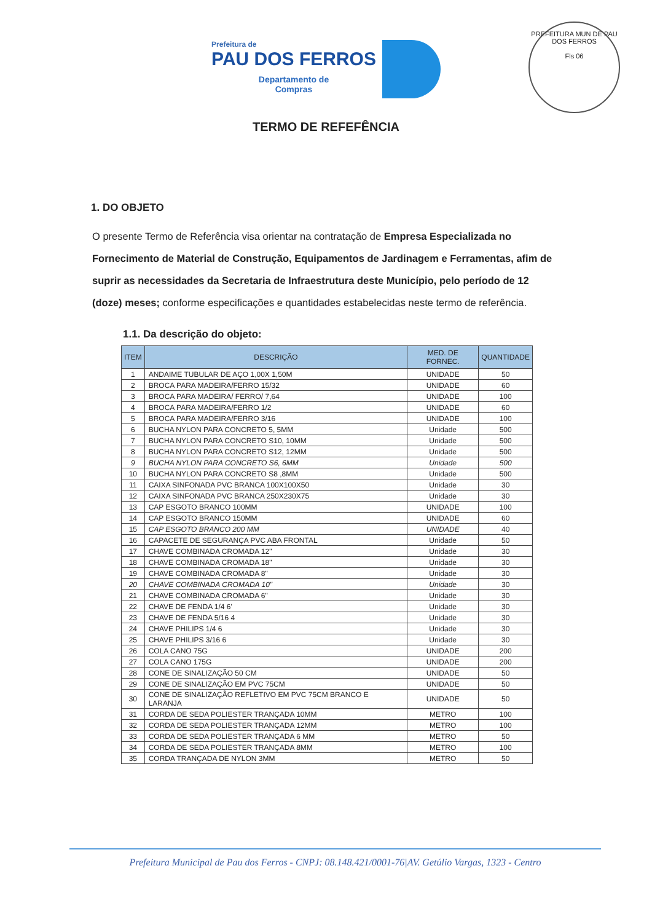Prefeitura de
PAU DOS FERROS
Departamento de
Compras
PREFEITURA MUN DE PAU DOS FERROS
Fls 06
TERMO DE REFEFÊNCIA
1. DO OBJETO
O presente Termo de Referência visa orientar na contratação de Empresa Especializada no Fornecimento de Material de Construção, Equipamentos de Jardinagem e Ferramentas, afim de suprir as necessidades da Secretaria de Infraestrutura deste Município, pelo período de 12 (doze) meses; conforme especificações e quantidades estabelecidas neste termo de referência.
1.1. Da descrição do objeto:
| ITEM | DESCRIÇÃO | MED. DE FORNEC. | QUANTIDADE |
| --- | --- | --- | --- |
| 1 | ANDAIME TUBULAR DE AÇO 1,00X 1,50M | UNIDADE | 50 |
| 2 | BROCA PARA MADEIRA/FERRO 15/32 | UNIDADE | 60 |
| 3 | BROCA PARA MADEIRA/ FERRO/ 7,64 | UNIDADE | 100 |
| 4 | BROCA PARA MADEIRA/FERRO 1/2 | UNIDADE | 60 |
| 5 | BROCA PARA MADEIRA/FERRO 3/16 | UNIDADE | 100 |
| 6 | BUCHA NYLON PARA CONCRETO 5, 5MM | Unidade | 500 |
| 7 | BUCHA NYLON PARA CONCRETO S10, 10MM | Unidade | 500 |
| 8 | BUCHA NYLON PARA CONCRETO S12, 12MM | Unidade | 500 |
| 9 | BUCHA NYLON PARA CONCRETO S6, 6MM | Unidade | 500 |
| 10 | BUCHA NYLON PARA CONCRETO S8 ,8MM | Unidade | 500 |
| 11 | CAIXA SINFONADA PVC BRANCA 100X100X50 | Unidade | 30 |
| 12 | CAIXA SINFONADA PVC BRANCA 250X230X75 | Unidade | 30 |
| 13 | CAP ESGOTO BRANCO 100MM | UNIDADE | 100 |
| 14 | CAP ESGOTO BRANCO 150MM | UNIDADE | 60 |
| 15 | CAP ESGOTO BRANCO 200 MM | UNIDADE | 40 |
| 16 | CAPACETE DE SEGURANÇA PVC ABA FRONTAL | Unidade | 50 |
| 17 | CHAVE COMBINADA CROMADA 12" | Unidade | 30 |
| 18 | CHAVE COMBINADA CROMADA 18" | Unidade | 30 |
| 19 | CHAVE COMBINADA CROMADA 8" | Unidade | 30 |
| 20 | CHAVE COMBINADA CROMADA 10" | Unidade | 30 |
| 21 | CHAVE COMBINADA CROMADA 6" | Unidade | 30 |
| 22 | CHAVE DE FENDA 1/4 6' | Unidade | 30 |
| 23 | CHAVE DE FENDA 5/16 4 | Unidade | 30 |
| 24 | CHAVE PHILIPS 1/4 6 | Unidade | 30 |
| 25 | CHAVE PHILIPS 3/16 6 | Unidade | 30 |
| 26 | COLA CANO 75G | UNIDADE | 200 |
| 27 | COLA CANO 175G | UNIDADE | 200 |
| 28 | CONE DE SINALIZAÇÃO 50 CM | UNIDADE | 50 |
| 29 | CONE DE SINALIZAÇÃO EM PVC 75CM | UNIDADE | 50 |
| 30 | CONE DE SINALIZAÇÃO REFLETIVO EM PVC 75CM BRANCO E LARANJA | UNIDADE | 50 |
| 31 | CORDA DE SEDA POLIESTER TRANÇADA 10MM | METRO | 100 |
| 32 | CORDA DE SEDA POLIESTER TRANÇADA 12MM | METRO | 100 |
| 33 | CORDA DE SEDA POLIESTER TRANÇADA 6 MM | METRO | 50 |
| 34 | CORDA DE SEDA POLIESTER TRANÇADA 8MM | METRO | 100 |
| 35 | CORDA TRANÇADA DE NYLON 3MM | METRO | 50 |
Prefeitura Municipal de Pau dos Ferros - CNPJ: 08.148.421/0001-76|AV. Getúlio Vargas, 1323 - Centro